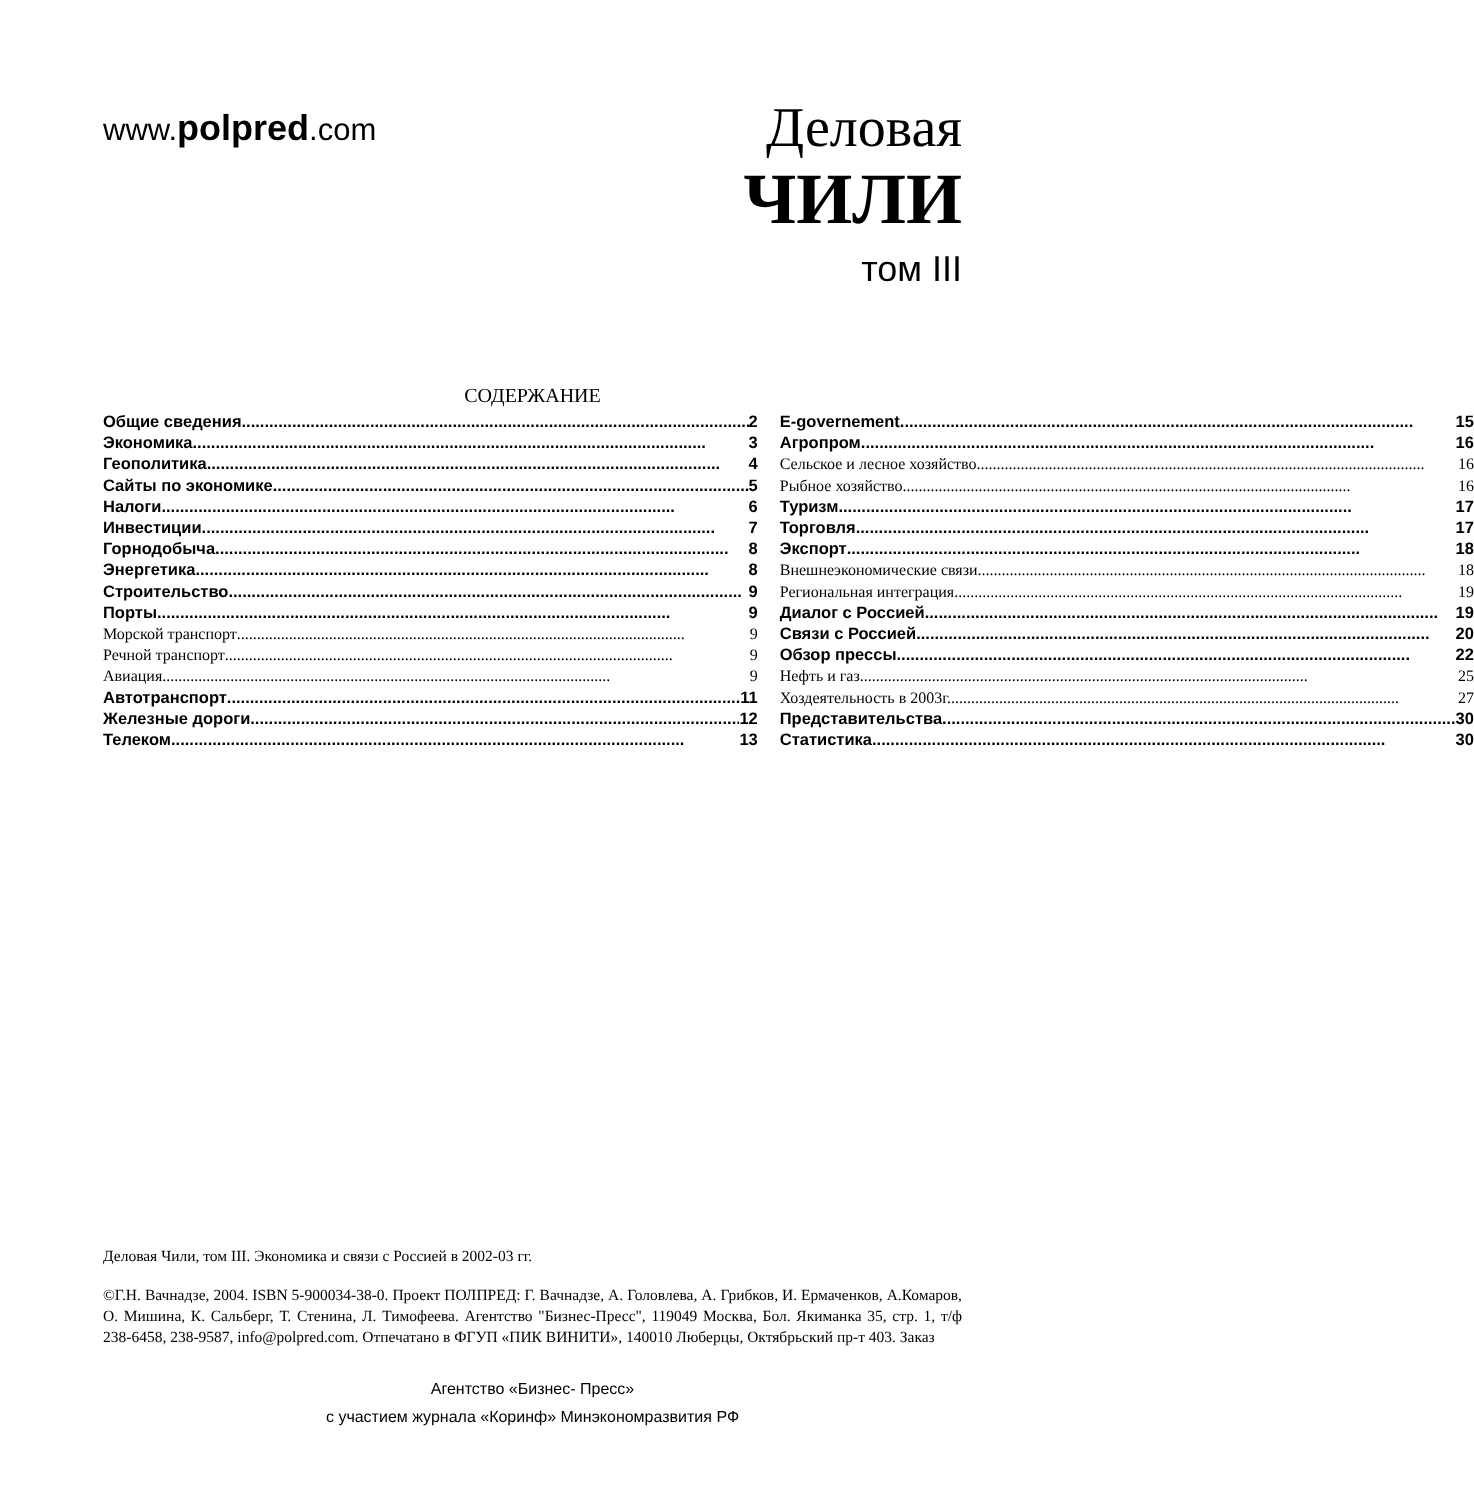www.polpred.com
Деловая
ЧИЛИ
том III
СОДЕРЖАНИЕ
Общие сведения 2
Экономика 3
Геополитика 4
Сайты по экономике 5
Налоги 6
Инвестиции 7
Горнодобыча 8
Энергетика 8
Строительство 9
Порты 9
Морской транспорт 9
Речной транспорт 9
Авиация 9
Автотранспорт 11
Железные дороги 12
Телеком 13
E-governement 15
Агропром 16
Сельское и лесное хозяйство 16
Рыбное хозяйство 16
Туризм 17
Торговля 17
Экспорт 18
Внешнеэкономические связи 18
Региональная интеграция 19
Диалог с Россией 19
Связи с Россией 20
Обзор прессы 22
Нефть и газ 25
Хоздеятельность в 2003г. 27
Представительства 30
Статистика 30
Деловая Чили, том III. Экономика и связи с Россией в 2002-03 гг.
©Г.Н. Вачнадзе, 2004. ISBN 5-900034-38-0. Проект ПОЛПРЕД: Г. Вачнадзе, А. Головлева, А. Грибков, И. Ермаченков, А.Комаров, О. Мишина, К. Сальберг, Т. Стенина, Л. Тимофеева. Агентство "Бизнес-Пресс", 119049 Москва, Бол. Якиманка 35, стр. 1, т/ф 238-6458, 238-9587, info@polpred.com. Отпечатано в ФГУП «ПИК ВИНИТИ», 140010 Люберцы, Октябрьский пр-т 403. Заказ
Агентство «Бизнес- Пресс»
с участием журнала «Коринф» Минэкономразвития РФ